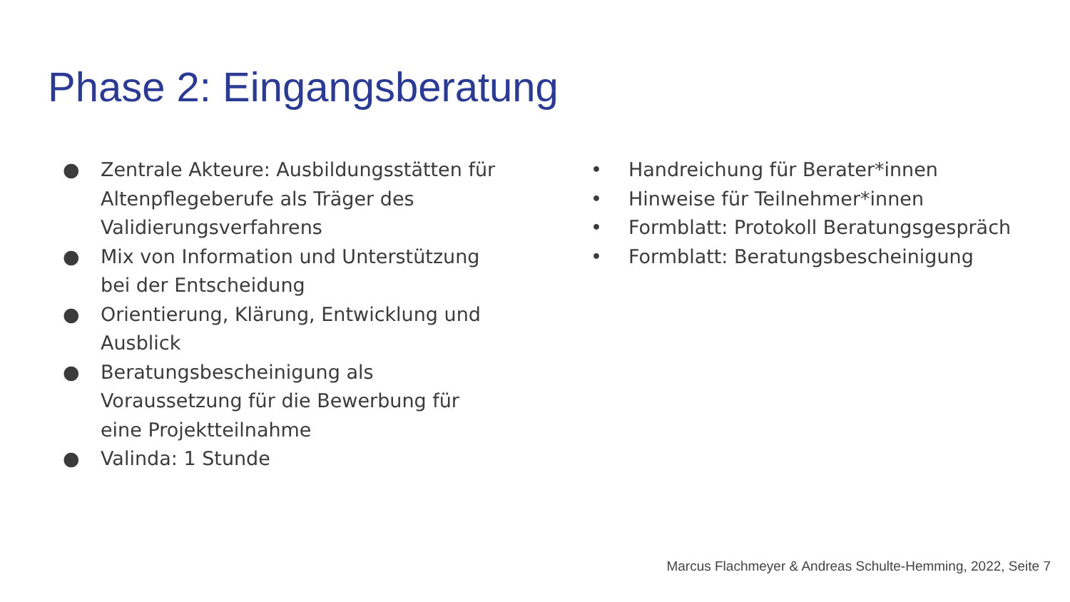Phase 2: Eingangsberatung
● Zentrale Akteure: Ausbildungsstätten für Altenpflegeberufe als Träger des Validierungsverfahrens
● Mix von Information und Unterstützung bei der Entscheidung
● Orientierung, Klärung, Entwicklung und Ausblick
● Beratungsbescheinigung als Voraussetzung für die Bewerbung für eine Projektteilnahme
● Valinda: 1 Stunde
• Handreichung für Berater*innen
• Hinweise für Teilnehmer*innen
• Formblatt: Protokoll Beratungsgespräch
• Formblatt: Beratungsbescheinigung
Marcus Flachmeyer & Andreas Schulte-Hemming, 2022, Seite 7